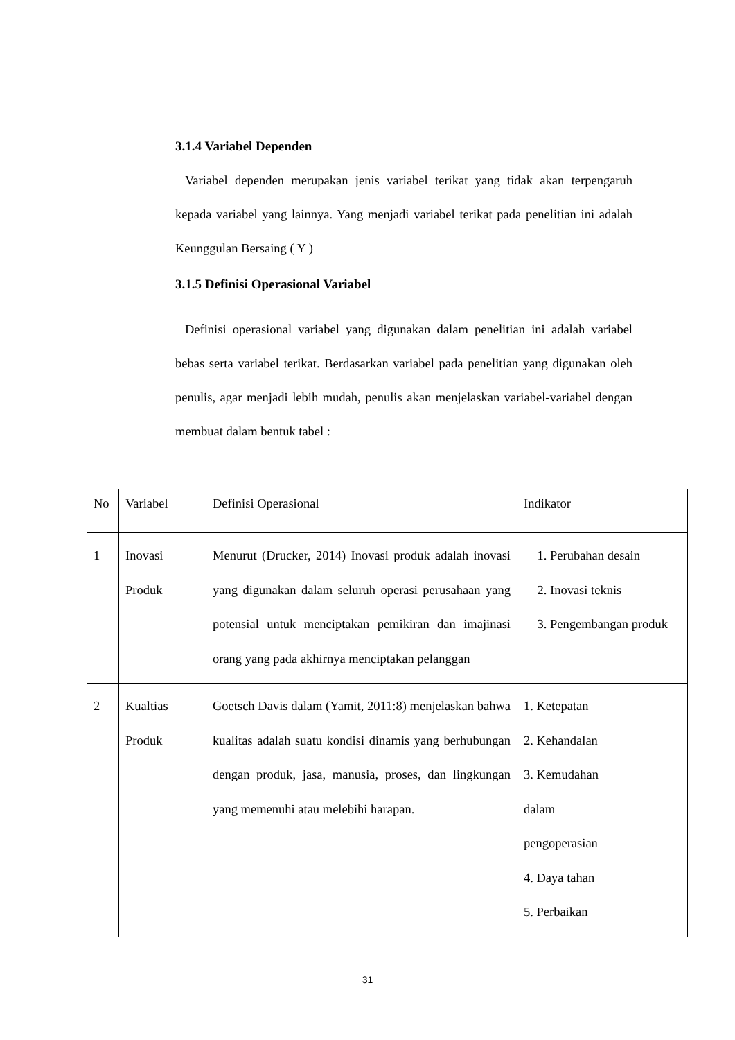3.1.4 Variabel Dependen
Variabel dependen merupakan jenis variabel terikat yang tidak akan terpengaruh kepada variabel yang lainnya. Yang menjadi variabel terikat pada penelitian ini adalah Keunggulan Bersaing ( Y )
3.1.5 Definisi Operasional Variabel
Definisi operasional variabel yang digunakan dalam penelitian ini adalah variabel bebas serta variabel terikat. Berdasarkan variabel pada penelitian yang digunakan oleh penulis, agar menjadi lebih mudah, penulis akan menjelaskan variabel-variabel dengan membuat dalam bentuk tabel :
| No | Variabel | Definisi Operasional | Indikator |
| 1 | Inovasi Produk | Menurut (Drucker, 2014) Inovasi produk adalah inovasi yang digunakan dalam seluruh operasi perusahaan yang potensial untuk menciptakan pemikiran dan imajinasi orang yang pada akhirnya menciptakan pelanggan | 1. Perubahan desain 2. Inovasi teknis 3. Pengembangan produk |
| 2 | Kualtias Produk | Goetsch Davis dalam (Yamit, 2011:8) menjelaskan bahwa kualitas adalah suatu kondisi dinamis yang berhubungan dengan produk, jasa, manusia, proses, dan lingkungan yang memenuhi atau melebihi harapan. | 1. Ketepatan 2. Kehandalan 3. Kemudahan dalam pengoperasian 4. Daya tahan 5. Perbaikan |
31